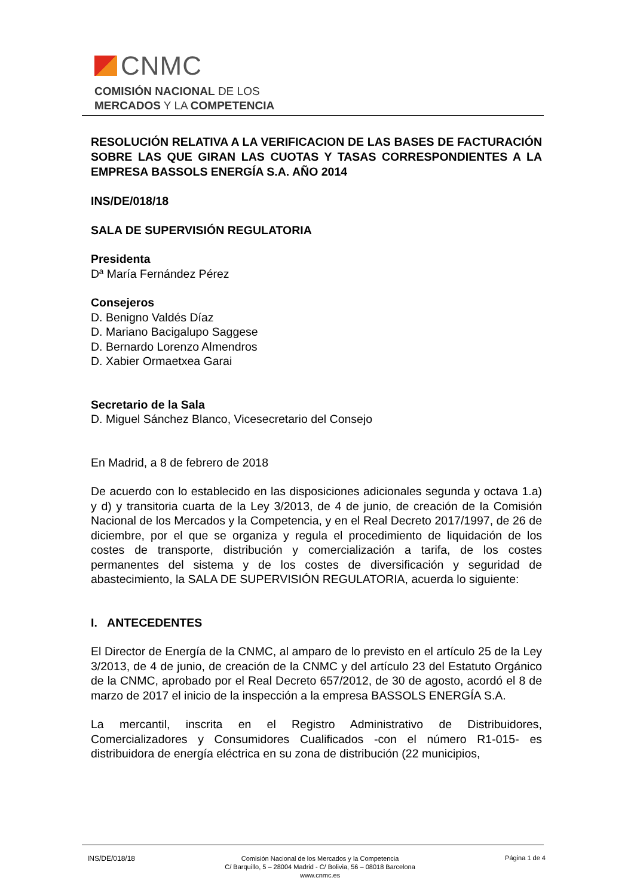CNMC
COMISIÓN NACIONAL DE LOS
MERCADOS Y LA COMPETENCIA
RESOLUCIÓN RELATIVA A LA VERIFICACION DE LAS BASES DE FACTURACIÓN SOBRE LAS QUE GIRAN LAS CUOTAS Y TASAS CORRESPONDIENTES A LA EMPRESA BASSOLS ENERGÍA S.A. AÑO 2014
INS/DE/018/18
SALA DE SUPERVISIÓN REGULATORIA
Presidenta
Dª María Fernández Pérez
Consejeros
D. Benigno Valdés Díaz
D. Mariano Bacigalupo Saggese
D. Bernardo Lorenzo Almendros
D. Xabier Ormaetxea Garai
Secretario de la Sala
D. Miguel Sánchez Blanco, Vicesecretario del Consejo
En Madrid, a 8 de febrero de 2018
De acuerdo con lo establecido en las disposiciones adicionales segunda y octava 1.a) y d) y transitoria cuarta de la Ley 3/2013, de 4 de junio, de creación de la Comisión Nacional de los Mercados y la Competencia, y en el Real Decreto 2017/1997, de 26 de diciembre, por el que se organiza y regula el procedimiento de liquidación de los costes de transporte, distribución y comercialización a tarifa, de los costes permanentes del sistema y de los costes de diversificación y seguridad de abastecimiento, la SALA DE SUPERVISIÓN REGULATORIA, acuerda lo siguiente:
I. ANTECEDENTES
El Director de Energía de la CNMC, al amparo de lo previsto en el artículo 25 de la Ley 3/2013, de 4 de junio, de creación de la CNMC y del artículo 23 del Estatuto Orgánico de la CNMC, aprobado por el Real Decreto 657/2012, de 30 de agosto, acordó el 8 de marzo de 2017 el inicio de la inspección a la empresa BASSOLS ENERGÍA S.A.
La mercantil, inscrita en el Registro Administrativo de Distribuidores, Comercializadores y Consumidores Cualificados -con el número R1-015- es distribuidora de energía eléctrica en su zona de distribución (22 municipios,
INS/DE/018/18
Comisión Nacional de los Mercados y la Competencia
C/ Barquillo, 5 – 28004 Madrid - C/ Bolivia, 56 – 08018 Barcelona
www.cnmc.es
Página 1 de 4